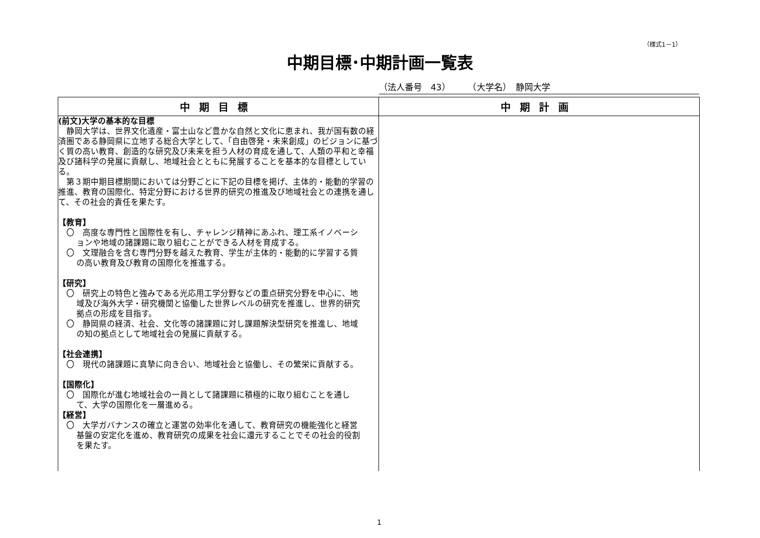（様式1－1）
中期目標･中期計画一覧表
（法人番号　43）　　　（大学名）　静岡大学
| 中期目標 | 中期計画 |
| --- | --- |
| (前文)大学の基本的な目標 静岡大学は、世界文化遺産・富士山など豊かな自然と文化に恵まれ、我が国有数の経済圏である静岡県に立地する総合大学として、「自由啓発・未来創成」のビジョンに基づく質の高い教育、創造的な研究及び未来を担う人材の育成を通して、人類の平和と幸福及び諸科学の発展に貢献し、地域社会とともに発展することを基本的な目標としている。 第３期中期目標期間においては分野ごとに下記の目標を掲げ、主体的・能動的学習の推進、教育の国際化、特定分野における世界的研究の推進及び地域社会との連携を通して、その社会的責任を果たす。 【教育】 〇 高度な専門性と国際性を有し、チャレンジ精神にあふれ、理工系イノベーションや地域の諸課題に取り組むことができる人材を育成する。 〇 文理融合を含む専門分野を越えた教育、学生が主体的・能動的に学習する質の高い教育及び教育の国際化を推進する。 【研究】 〇 研究上の特色と強みである光応用工学分野などの重点研究分野を中心に、地域及び海外大学・研究機関と協働した世界レベルの研究を推進し、世界的研究拠点の形成を目指す。 〇 静岡県の経済、社会、文化等の諸課題に対し課題解決型研究を推進し、地域の知の拠点として地域社会の発展に貢献する。 【社会連携】 〇 現代の諸課題に真摯に向き合い、地域社会と協働し、その繁栄に貢献する。 【国際化】 〇 国際化が進む地域社会の一員として諸課題に積極的に取り組むことを通して、大学の国際化を一層進める。 【経営】 〇 大学ガバナンスの確立と運営の効率化を通して、教育研究の機能強化と経営基盤の安定化を進め、教育研究の成果を社会に還元することでその社会的役割を果たす。 | |
1